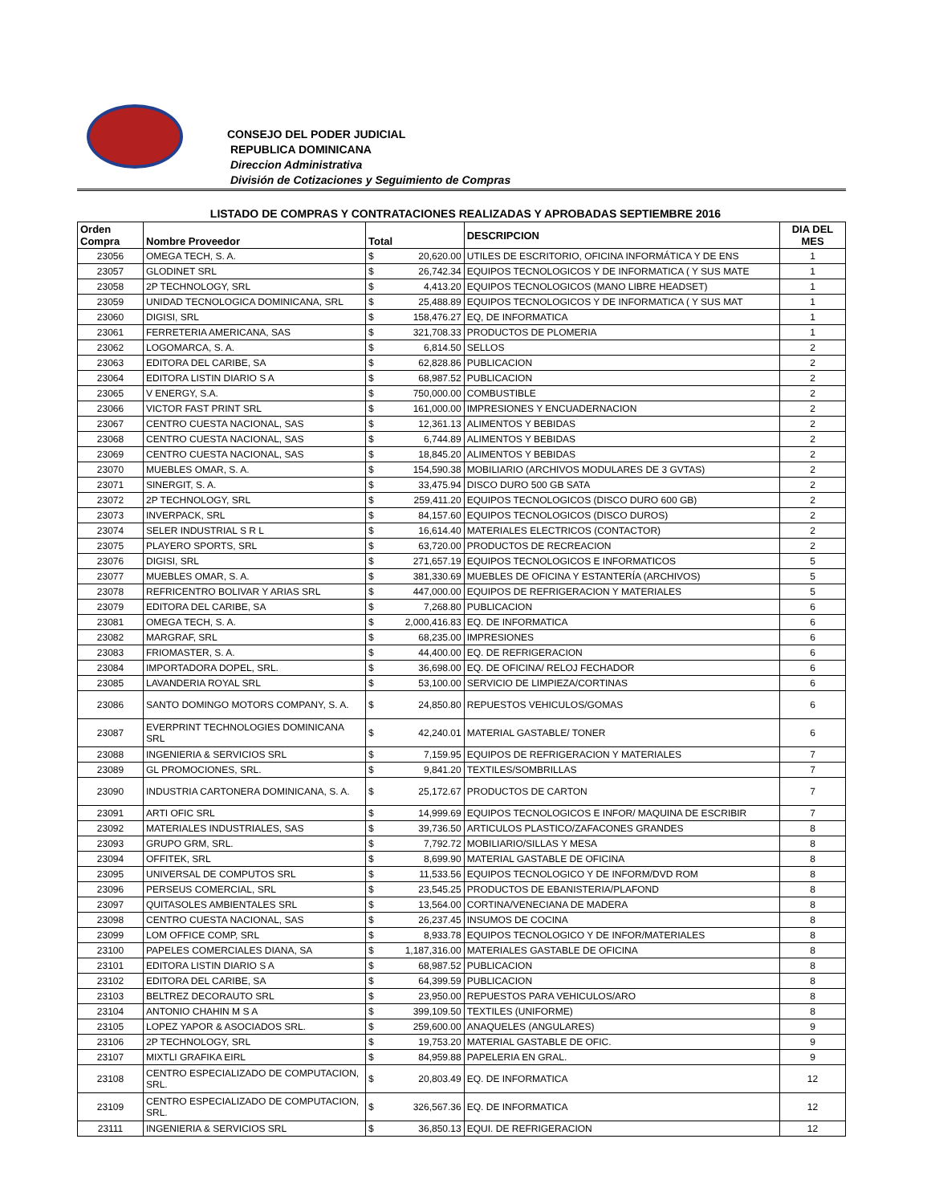CONSEJO DEL PODER JUDICIAL
REPUBLICA DOMINICANA
Direccion Administrativa
División de Cotizaciones y Seguimiento de Compras
LISTADO DE COMPRAS Y CONTRATACIONES REALIZADAS Y APROBADAS SEPTIEMBRE 2016
| Orden Compra | Nombre Proveedor | Total | | DESCRIPCION | DIA DEL MES |
| --- | --- | --- | --- | --- | --- |
| 23056 | OMEGA TECH, S. A. | $ | 20,620.00 | UTILES DE ESCRITORIO, OFICINA INFORMÁTICA Y DE ENS | 1 |
| 23057 | GLODINET SRL | $ | 26,742.34 | EQUIPOS TECNOLOGICOS Y DE INFORMATICA ( Y SUS MATE | 1 |
| 23058 | 2P TECHNOLOGY, SRL | $ | 4,413.20 | EQUIPOS TECNOLOGICOS (MANO LIBRE HEADSET) | 1 |
| 23059 | UNIDAD TECNOLOGICA DOMINICANA, SRL | $ | 25,488.89 | EQUIPOS TECNOLOGICOS Y DE INFORMATICA ( Y SUS MAT | 1 |
| 23060 | DIGISI, SRL | $ | 158,476.27 | EQ, DE INFORMATICA | 1 |
| 23061 | FERRETERIA AMERICANA, SAS | $ | 321,708.33 | PRODUCTOS DE PLOMERIA | 1 |
| 23062 | LOGOMARCA, S. A. | $ | 6,814.50 | SELLOS | 2 |
| 23063 | EDITORA DEL CARIBE, SA | $ | 62,828.86 | PUBLICACION | 2 |
| 23064 | EDITORA LISTIN DIARIO S A | $ | 68,987.52 | PUBLICACION | 2 |
| 23065 | V ENERGY, S.A. | $ | 750,000.00 | COMBUSTIBLE | 2 |
| 23066 | VICTOR FAST PRINT SRL | $ | 161,000.00 | IMPRESIONES Y ENCUADERNACION | 2 |
| 23067 | CENTRO CUESTA NACIONAL, SAS | $ | 12,361.13 | ALIMENTOS Y BEBIDAS | 2 |
| 23068 | CENTRO CUESTA NACIONAL, SAS | $ | 6,744.89 | ALIMENTOS Y BEBIDAS | 2 |
| 23069 | CENTRO CUESTA NACIONAL, SAS | $ | 18,845.20 | ALIMENTOS Y BEBIDAS | 2 |
| 23070 | MUEBLES OMAR, S. A. | $ | 154,590.38 | MOBILIARIO (ARCHIVOS MODULARES DE 3 GVTAS) | 2 |
| 23071 | SINERGIT, S. A. | $ | 33,475.94 | DISCO DURO 500 GB SATA | 2 |
| 23072 | 2P TECHNOLOGY, SRL | $ | 259,411.20 | EQUIPOS TECNOLOGICOS (DISCO DURO 600 GB) | 2 |
| 23073 | INVERPACK, SRL | $ | 84,157.60 | EQUIPOS TECNOLOGICOS (DISCO DUROS) | 2 |
| 23074 | SELER INDUSTRIAL S R L | $ | 16,614.40 | MATERIALES ELECTRICOS (CONTACTOR) | 2 |
| 23075 | PLAYERO SPORTS, SRL | $ | 63,720.00 | PRODUCTOS DE RECREACION | 2 |
| 23076 | DIGISI, SRL | $ | 271,657.19 | EQUIPOS TECNOLOGICOS E INFORMATICOS | 5 |
| 23077 | MUEBLES OMAR, S. A. | $ | 381,330.69 | MUEBLES DE OFICINA Y ESTANTERÍA (ARCHIVOS) | 5 |
| 23078 | REFRICENTRO BOLIVAR Y ARIAS SRL | $ | 447,000.00 | EQUIPOS DE REFRIGERACION Y MATERIALES | 5 |
| 23079 | EDITORA DEL CARIBE, SA | $ | 7,268.80 | PUBLICACION | 6 |
| 23081 | OMEGA TECH, S. A. | $ | 2,000,416.83 | EQ. DE INFORMATICA | 6 |
| 23082 | MARGRAF, SRL | $ | 68,235.00 | IMPRESIONES | 6 |
| 23083 | FRIOMASTER, S. A. | $ | 44,400.00 | EQ. DE REFRIGERACION | 6 |
| 23084 | IMPORTADORA DOPEL, SRL. | $ | 36,698.00 | EQ. DE OFICINA/ RELOJ FECHADOR | 6 |
| 23085 | LAVANDERIA ROYAL SRL | $ | 53,100.00 | SERVICIO DE LIMPIEZA/CORTINAS | 6 |
| 23086 | SANTO DOMINGO MOTORS COMPANY, S. A. | $ | 24,850.80 | REPUESTOS VEHICULOS/GOMAS | 6 |
| 23087 | EVERPRINT TECHNOLOGIES DOMINICANA SRL | $ | 42,240.01 | MATERIAL GASTABLE/ TONER | 6 |
| 23088 | INGENIERIA & SERVICIOS SRL | $ | 7,159.95 | EQUIPOS DE REFRIGERACION Y MATERIALES | 7 |
| 23089 | GL PROMOCIONES, SRL. | $ | 9,841.20 | TEXTILES/SOMBRILLAS | 7 |
| 23090 | INDUSTRIA CARTONERA DOMINICANA, S. A. | $ | 25,172.67 | PRODUCTOS DE CARTON | 7 |
| 23091 | ARTI OFIC SRL | $ | 14,999.69 | EQUIPOS TECNOLOGICOS E INFOR/ MAQUINA DE ESCRIBIR | 7 |
| 23092 | MATERIALES INDUSTRIALES, SAS | $ | 39,736.50 | ARTICULOS PLASTICO/ZAFACONES GRANDES | 8 |
| 23093 | GRUPO GRM, SRL. | $ | 7,792.72 | MOBILIARIO/SILLAS Y MESA | 8 |
| 23094 | OFFITEK, SRL | $ | 8,699.90 | MATERIAL GASTABLE DE OFICINA | 8 |
| 23095 | UNIVERSAL DE COMPUTOS SRL | $ | 11,533.56 | EQUIPOS TECNOLOGICO Y DE INFORM/DVD ROM | 8 |
| 23096 | PERSEUS COMERCIAL, SRL | $ | 23,545.25 | PRODUCTOS DE EBANISTERIA/PLAFOND | 8 |
| 23097 | QUITASOLES AMBIENTALES SRL | $ | 13,564.00 | CORTINA/VENECIANA DE MADERA | 8 |
| 23098 | CENTRO CUESTA NACIONAL, SAS | $ | 26,237.45 | INSUMOS DE COCINA | 8 |
| 23099 | LOM OFFICE COMP, SRL | $ | 8,933.78 | EQUIPOS TECNOLOGICO Y DE INFOR/MATERIALES | 8 |
| 23100 | PAPELES COMERCIALES DIANA, SA | $ | 1,187,316.00 | MATERIALES GASTABLE DE OFICINA | 8 |
| 23101 | EDITORA LISTIN DIARIO S A | $ | 68,987.52 | PUBLICACION | 8 |
| 23102 | EDITORA DEL CARIBE, SA | $ | 64,399.59 | PUBLICACION | 8 |
| 23103 | BELTREZ DECORAUTO SRL | $ | 23,950.00 | REPUESTOS PARA VEHICULOS/ARO | 8 |
| 23104 | ANTONIO CHAHIN M S A | $ | 399,109.50 | TEXTILES (UNIFORME) | 8 |
| 23105 | LOPEZ YAPOR & ASOCIADOS SRL. | $ | 259,600.00 | ANAQUELES (ANGULARES) | 9 |
| 23106 | 2P TECHNOLOGY, SRL | $ | 19,753.20 | MATERIAL GASTABLE DE OFIC. | 9 |
| 23107 | MIXTLI GRAFIKA EIRL | $ | 84,959.88 | PAPELERIA EN GRAL. | 9 |
| 23108 | CENTRO ESPECIALIZADO DE COMPUTACION, SRL. | $ | 20,803.49 | EQ. DE INFORMATICA | 12 |
| 23109 | CENTRO ESPECIALIZADO DE COMPUTACION, SRL. | $ | 326,567.36 | EQ. DE INFORMATICA | 12 |
| 23111 | INGENIERIA & SERVICIOS SRL | $ | 36,850.13 | EQUI. DE REFRIGERACION | 12 |